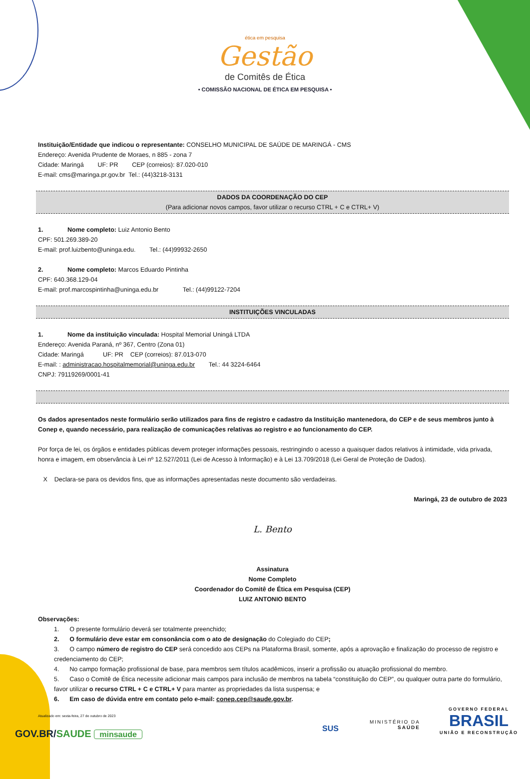ética em pesquisa
Gestão
de Comitês de Ética
• COMISSÃO NACIONAL DE ÉTICA EM PESQUISA •
Instituição/Entidade que indicou o representante: CONSELHO MUNICIPAL DE SAÚDE DE MARINGÁ - CMS
Endereço: Avenida Prudente de Moraes, n 885 - zona 7
Cidade: Maringá UF: PR CEP (correios): 87.020-010
E-mail: cms@maringa.pr.gov.br Tel.: (44)3218-3131
DADOS DA COORDENAÇÃO DO CEP
(Para adicionar novos campos, favor utilizar o recurso CTRL + C e CTRL+ V)
1. Nome completo: Luiz Antonio Bento
CPF: 501.269.389-20
E-mail: prof.luizbento@uninga.edu. Tel.: (44)99932-2650
2. Nome completo: Marcos Eduardo Pintinha
CPF: 640.368.129-04
E-mail: prof.marcospintinha@uninga.edu.br Tel.: (44)99122-7204
INSTITUIÇÕES VINCULADAS
1. Nome da instituição vinculada: Hospital Memorial Uningá LTDA
Endereço: Avenida Paraná, nº 367, Centro (Zona 01)
Cidade: Maringá UF: PR CEP (correios): 87.013-070
E-mail: : administracao.hospitalmemorial@uninga.edu.br Tel.: 44 3224-6464
CNPJ: 79119269/0001-41
Os dados apresentados neste formulário serão utilizados para fins de registro e cadastro da Instituição mantenedora, do CEP e de seus membros junto à Conep e, quando necessário, para realização de comunicações relativas ao registro e ao funcionamento do CEP.
Por força de lei, os órgãos e entidades públicas devem proteger informações pessoais, restringindo o acesso a quaisquer dados relativos à intimidade, vida privada, honra e imagem, em observância à Lei nº 12.527/2011 (Lei de Acesso à Informação) e à Lei 13.709/2018 (Lei Geral de Proteção de Dados).
X Declara-se para os devidos fins, que as informações apresentadas neste documento são verdadeiras.
Maringá, 23 de outubro de 2023
L. Bento
Assinatura
Nome Completo
Coordenador do Comitê de Ética em Pesquisa (CEP)
LUIZ ANTONIO BENTO
Observações:
1. O presente formulário deverá ser totalmente preenchido;
2. O formulário deve estar em consonância com o ato de designação do Colegiado do CEP;
3. O campo número de registro do CEP será concedido aos CEPs na Plataforma Brasil, somente, após a aprovação e finalização do processo de registro e credenciamento do CEP;
4. No campo formação profissional de base, para membros sem títulos acadêmicos, inserir a profissão ou atuação profissional do membro.
5. Caso o Comitê de Ética necessite adicionar mais campos para inclusão de membros na tabela “constituição do CEP”, ou qualquer outra parte do formulário, favor utilizar o recurso CTRL + C e CTRL+ V para manter as propriedades da lista suspensa; e
6. Em caso de dúvida entre em contato pelo e-mail: conep.cep@saude.gov.br.
Atualizado em: sexta-feira, 27 de outubro de 2023
GOV.BR/SAUDE minsaude SUS
MINISTÉRIO DA
SAÚDE
GOVERNO FEDERAL
BRASIL
UNIÃO E RECONSTRUÇÃO